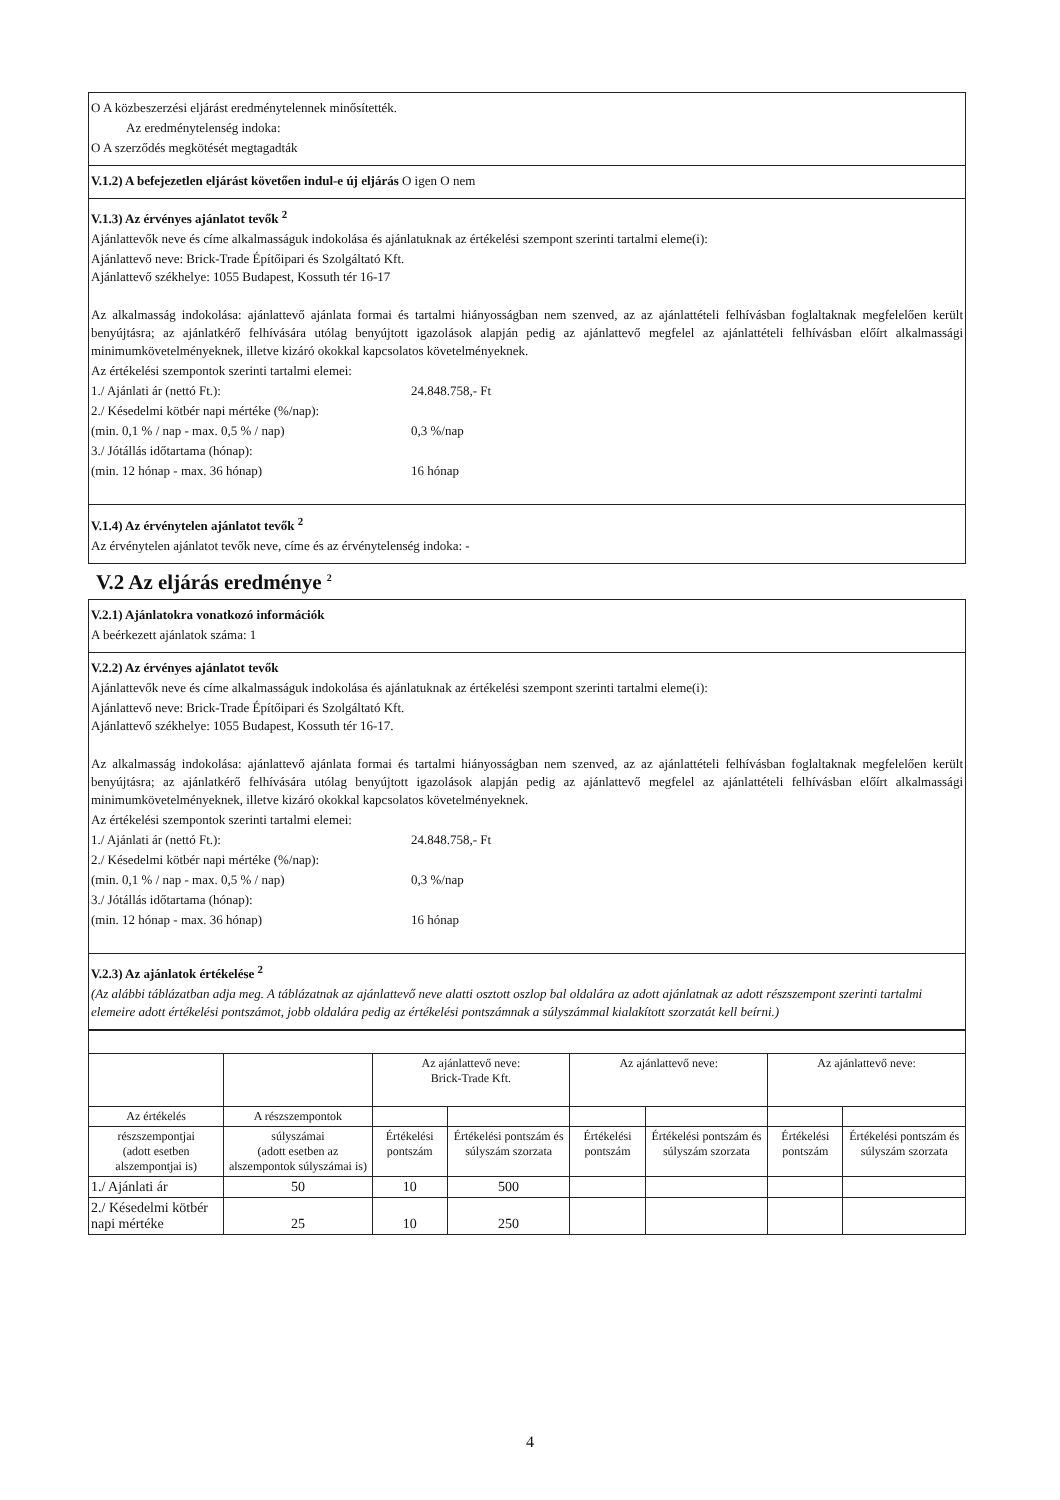O A közbeszerzési eljárást eredménytelennek minősítették.
Az eredménytelenség indoka:
O A szerződés megkötését megtagadták
V.1.2) A befejezetlen eljárást követően indul-e új eljárás O igen O nem
V.1.3) Az érvényes ajánlatot tevők <sup>2</sup>
Ajánlattevők neve és címe alkalmasságuk indokolása és ajánlatuknak az értékelési szempont szerinti tartalmi eleme(i):
Ajánlattevő neve: Brick-Trade Építőipari és Szolgáltató Kft.
Ajánlattevő székhelye: 1055 Budapest, Kossuth tér 16-17
Az alkalmasság indokolása: ajánlattevő ajánlata formai és tartalmi hiányosságban nem szenved, az az ajánlattételi felhívásban foglaltaknak megfelelően került benyújtásra; az ajánlatkérő felhívására utólag benyújtott igazolások alapján pedig az ajánlattevő megfelel az ajánlattételi felhívásban előírt alkalmassági minimumkövetelményeknek, illetve kizáró okokkal kapcsolatos követelményeknek.
Az értékelési szempontok szerinti tartalmi elemei:
1./ Ajánlati ár (nettó Ft.): 24.848.758,- Ft
2./ Késedelmi kötbér napi mértéke (%/nap):
(min. 0,1 % / nap - max. 0,5 % / nap) 0,3 %/nap
3./ Jótállás időtartama (hónap):
(min. 12 hónap - max. 36 hónap) 16 hónap
V.1.4) Az érvénytelen ajánlatot tevők <sup>2</sup>
Az érvénytelen ajánlatot tevők neve, címe és az érvénytelenség indoka: -
V.2 Az eljárás eredménye <sup>2</sup>
V.2.1) Ajánlatokra vonatkozó információk
A beérkezett ajánlatok száma: 1
V.2.2) Az érvényes ajánlatot tevők
Ajánlattevők neve és címe alkalmasságuk indokolása és ajánlatuknak az értékelési szempont szerinti tartalmi eleme(i):
Ajánlattevő neve: Brick-Trade Építőipari és Szolgáltató Kft.
Ajánlattevő székhelye: 1055 Budapest, Kossuth tér 16-17.
Az alkalmasság indokolása: ajánlattevő ajánlata formai és tartalmi hiányosságban nem szenved, az az ajánlattételi felhívásban foglaltaknak megfelelően került benyújtásra; az ajánlatkérő felhívására utólag benyújtott igazolások alapján pedig az ajánlattevő megfelel az ajánlattételi felhívásban előírt alkalmassági minimumkövetelményeknek, illetve kizáró okokkal kapcsolatos követelményeknek.
Az értékelési szempontok szerinti tartalmi elemei:
1./ Ajánlati ár (nettó Ft.): 24.848.758,- Ft
2./ Késedelmi kötbér napi mértéke (%/nap):
(min. 0,1 % / nap - max. 0,5 % / nap) 0,3 %/nap
3./ Jótállás időtartama (hónap):
(min. 12 hónap - max. 36 hónap) 16 hónap
V.2.3) Az ajánlatok értékelése <sup>2</sup>
(Az alábbi táblázatban adja meg. A táblázatnak az ajánlattevő neve alatti osztott oszlop bal oldalára az adott ajánlatnak az adott részszempont szerinti tartalmi elemeire adott értékelési pontszámot, jobb oldalára pedig az értékelési pontszámnak a súlyszámmal kialakított szorzatát kell beírni.)
| | | Az ajánlattevő neve: Brick-Trade Kft. | | Az ajánlattevő neve: | | Az ajánlattevő neve: | |
| Az értékelés | A részszempontok | | | | | | |
| részszempontjai (adott esetben alszempontjai is) | súlyszámai (adott esetben az alszempontok súlyszámai is) | Értékelési pontszám | Értékelési pontszám és súlyszám szorzata | Értékelési pontszám | Értékelési pontszám és súlyszám szorzata | Értékelési pontszám | Értékelési pontszám és súlyszám szorzata |
| 1./ Ajánlati ár | 50 | 10 | 500 | | | | |
| 2./ Késedelmi kötbér napi mértéke | 25 | 10 | 250 | | | | |
4